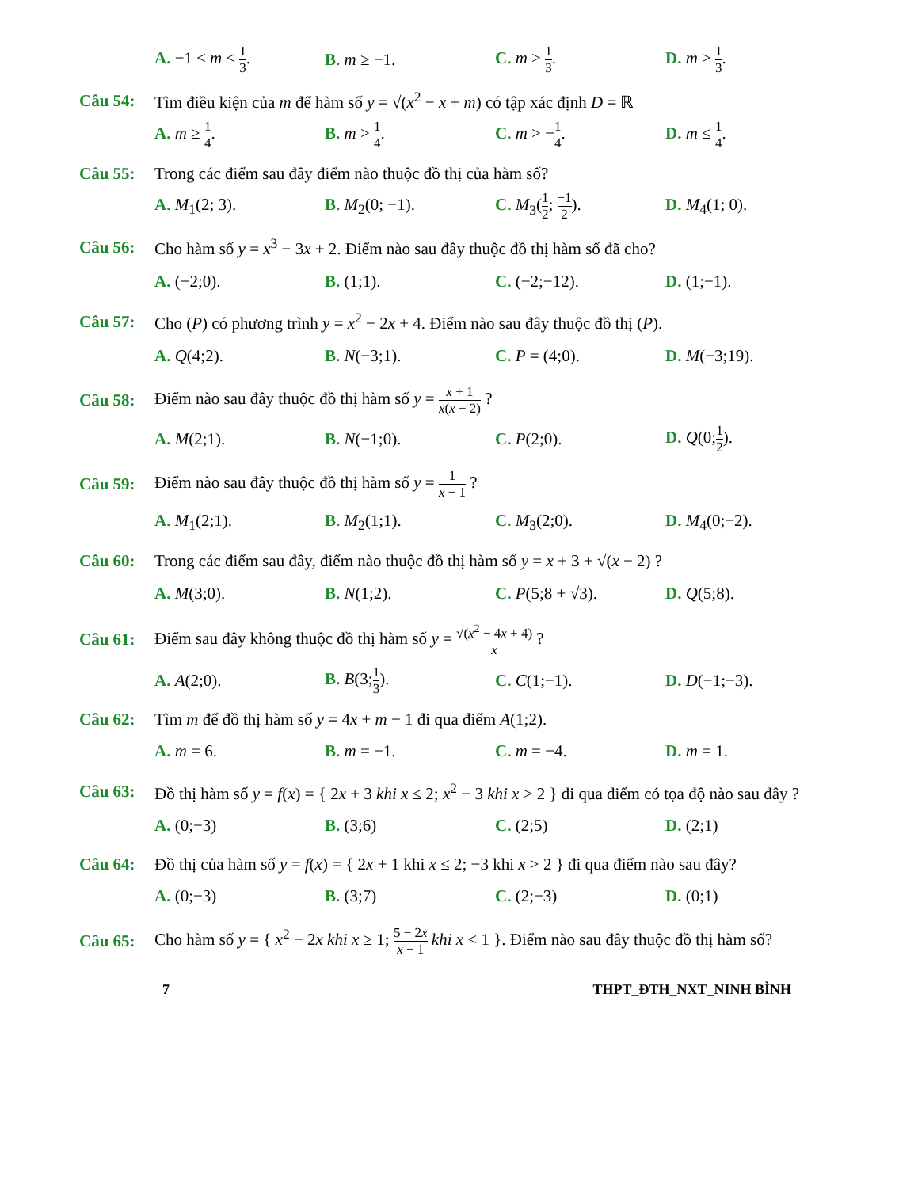A. −1 ≤ m ≤ 1 3. B. m ≥ −1. C. m > 1 3. D. m ≥ 1 3.
Câu 54: Tìm điều kiện của m để hàm số y = √(x<sup>2</sup> − x + m) có tập xác định D = ℝ
A. m ≥ 1 4. B. m > 1 4. C. m > −1 4. D. m ≤ 1 4.
Câu 55: Trong các điểm sau đây điểm nào thuộc đồ thị của hàm số?
A. M<sub>1</sub>(2; 3). B. M<sub>2</sub>(0; −1). C. M<sub>3</sub>(1 2; −1 2). D. M<sub>4</sub>(1; 0).
Câu 56: Cho hàm số y = x<sup>3</sup> − 3x + 2. Điểm nào sau đây thuộc đồ thị hàm số đã cho?
A. (−2;0). B. (1;1). C. (−2;−12). D. (1;−1).
Câu 57: Cho (P) có phương trình y = x<sup>2</sup> − 2x + 4. Điểm nào sau đây thuộc đồ thị (P).
A. Q(4;2). B. N(−3;1). C. P = (4;0). D. M(−3;19).
Câu 58: Điểm nào sau đây thuộc đồ thị hàm số y = x + 1 x(x − 2) ?
A. M(2;1). B. N(−1;0). C. P(2;0). D. Q(0;1 2).
Câu 59: Điểm nào sau đây thuộc đồ thị hàm số y = 1 x − 1 ?
A. M<sub>1</sub>(2;1). B. M<sub>2</sub>(1;1). C. M<sub>3</sub>(2;0). D. M<sub>4</sub>(0;−2).
Câu 60: Trong các điểm sau đây, điểm nào thuộc đồ thị hàm số y = x + 3 + √(x − 2) ?
A. M(3;0). B. N(1;2). C. P(5;8 + √3). D. Q(5;8).
Câu 61: Điểm sau đây không thuộc đồ thị hàm số y = √(x<sup>2</sup> − 4x + 4) x ?
A. A(2;0). B. B(3;1 3). C. C(1;−1). D. D(−1;−3).
Câu 62: Tìm m để đồ thị hàm số y = 4x + m − 1 đi qua điểm A(1;2).
A. m = 6. B. m = −1. C. m = −4. D. m = 1.
Câu 63: Đồ thị hàm số y = f(x) = { 2x + 3 khi x ≤ 2; x<sup>2</sup> − 3 khi x > 2 } đi qua điểm có tọa độ nào sau đây ?
A. (0;−3) B. (3;6) C. (2;5) D. (2;1)
Câu 64: Đồ thị của hàm số y = f(x) = { 2x + 1 khi x ≤ 2; −3 khi x > 2 } đi qua điểm nào sau đây?
A. (0;−3) B. (3;7) C. (2;−3) D. (0;1)
Câu 65: Cho hàm số y = { x<sup>2</sup> − 2x khi x ≥ 1; 5 − 2x x − 1 khi x < 1 }. Điểm nào sau đây thuộc đồ thị hàm số?
7 THPT_ĐTH_NXT_NINH BÌNH